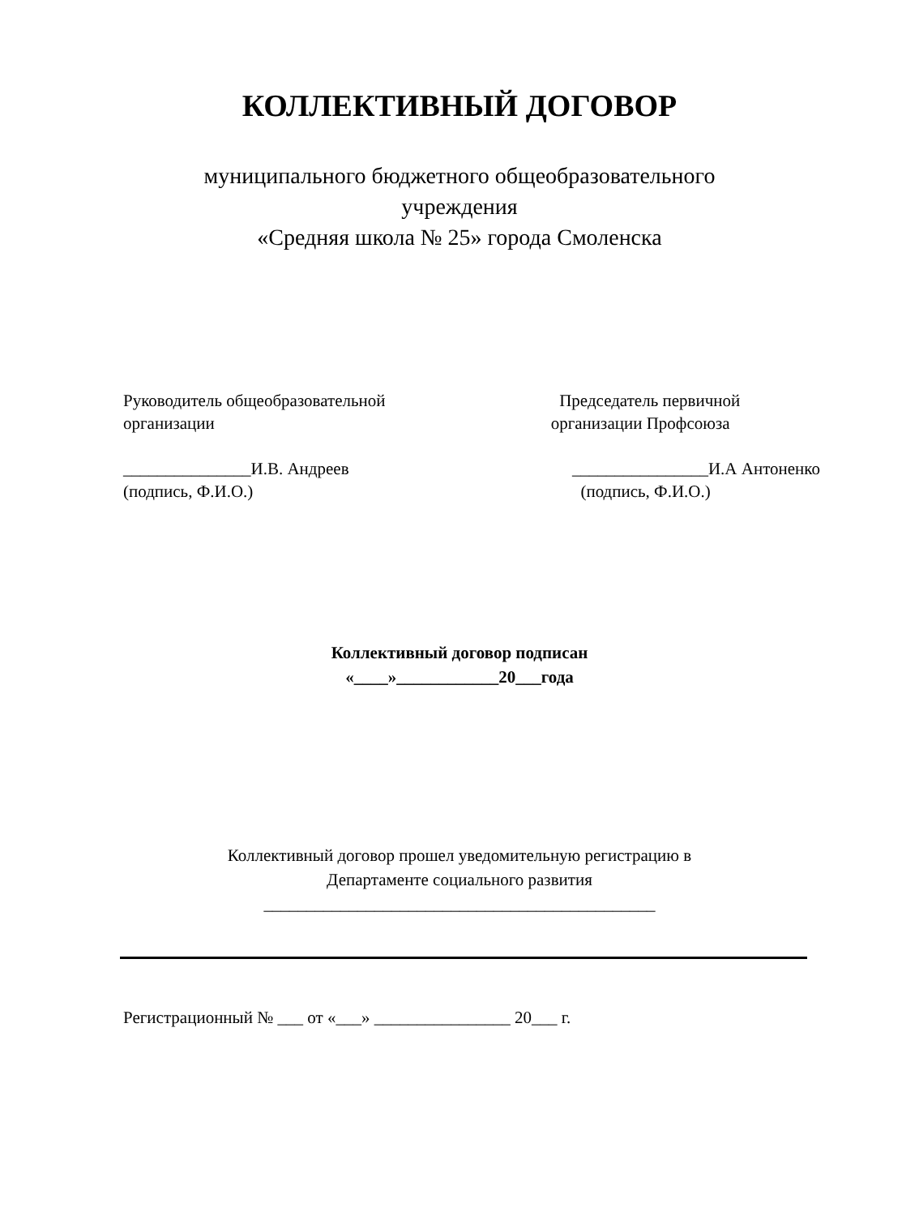КОЛЛЕКТИВНЫЙ ДОГОВОР
муниципального бюджетного общеобразовательного
учреждения
«Средняя школа № 25» города Смоленска
Руководитель общеобразовательной организации _______________И.В. Андреев (подпись, Ф.И.О.)
Председатель первичной организации Профсоюза ________________И.А Антоненко (подпись, Ф.И.О.)
Коллективный договор подписан
«____»____________20___года
Коллективный договор прошел уведомительную регистрацию в
Департаменте социального развития
______________________________________________
Регистрационный № ___ от «___» ________________ 20___ г.